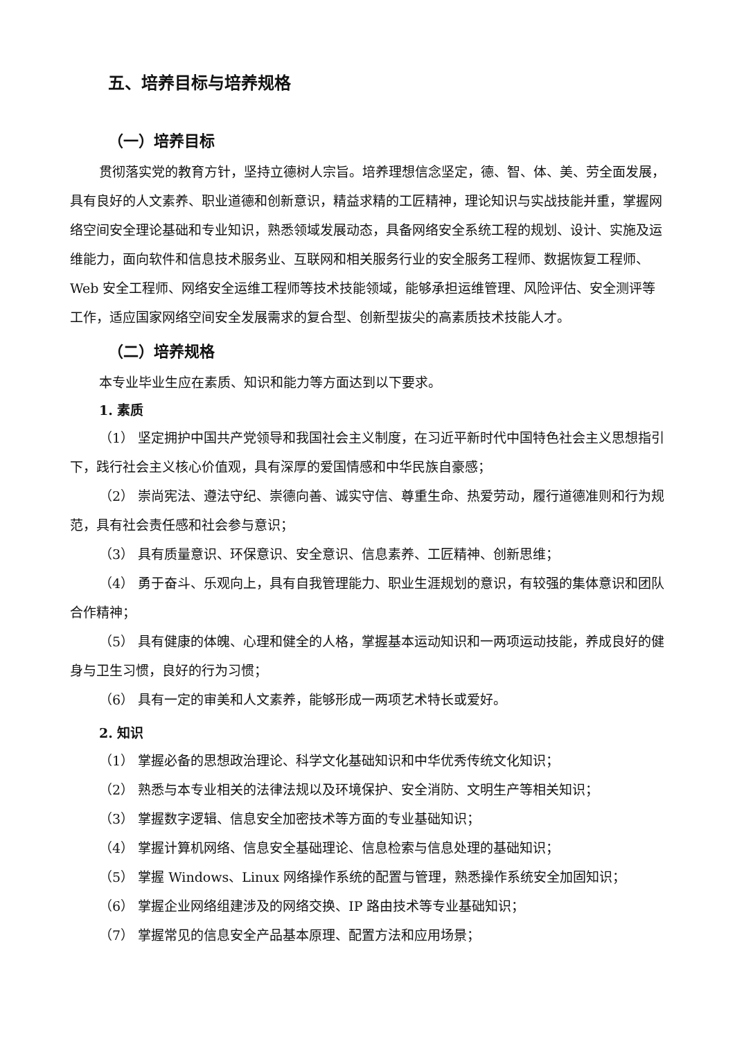五、培养目标与培养规格
（一）培养目标
贯彻落实党的教育方针，坚持立德树人宗旨。培养理想信念坚定，德、智、体、美、劳全面发展，具有良好的人文素养、职业道德和创新意识，精益求精的工匠精神，理论知识与实战技能并重，掌握网络空间安全理论基础和专业知识，熟悉领域发展动态，具备网络安全系统工程的规划、设计、实施及运维能力，面向软件和信息技术服务业、互联网和相关服务行业的安全服务工程师、数据恢复工程师、Web 安全工程师、网络安全运维工程师等技术技能领域，能够承担运维管理、风险评估、安全测评等工作，适应国家网络空间安全发展需求的复合型、创新型拔尖的高素质技术技能人才。
（二）培养规格
本专业毕业生应在素质、知识和能力等方面达到以下要求。
1. 素质
（1） 坚定拥护中国共产党领导和我国社会主义制度，在习近平新时代中国特色社会主义思想指引下，践行社会主义核心价值观，具有深厚的爱国情感和中华民族自豪感；
（2） 崇尚宪法、遵法守纪、崇德向善、诚实守信、尊重生命、热爱劳动，履行道德准则和行为规范，具有社会责任感和社会参与意识；
（3） 具有质量意识、环保意识、安全意识、信息素养、工匠精神、创新思维；
（4） 勇于奋斗、乐观向上，具有自我管理能力、职业生涯规划的意识，有较强的集体意识和团队合作精神；
（5） 具有健康的体魄、心理和健全的人格，掌握基本运动知识和一两项运动技能，养成良好的健身与卫生习惯，良好的行为习惯；
（6） 具有一定的审美和人文素养，能够形成一两项艺术特长或爱好。
2. 知识
（1） 掌握必备的思想政治理论、科学文化基础知识和中华优秀传统文化知识；
（2） 熟悉与本专业相关的法律法规以及环境保护、安全消防、文明生产等相关知识；
（3） 掌握数字逻辑、信息安全加密技术等方面的专业基础知识；
（4） 掌握计算机网络、信息安全基础理论、信息检索与信息处理的基础知识；
（5） 掌握 Windows、Linux 网络操作系统的配置与管理，熟悉操作系统安全加固知识；
（6） 掌握企业网络组建涉及的网络交换、IP 路由技术等专业基础知识；
（7） 掌握常见的信息安全产品基本原理、配置方法和应用场景；